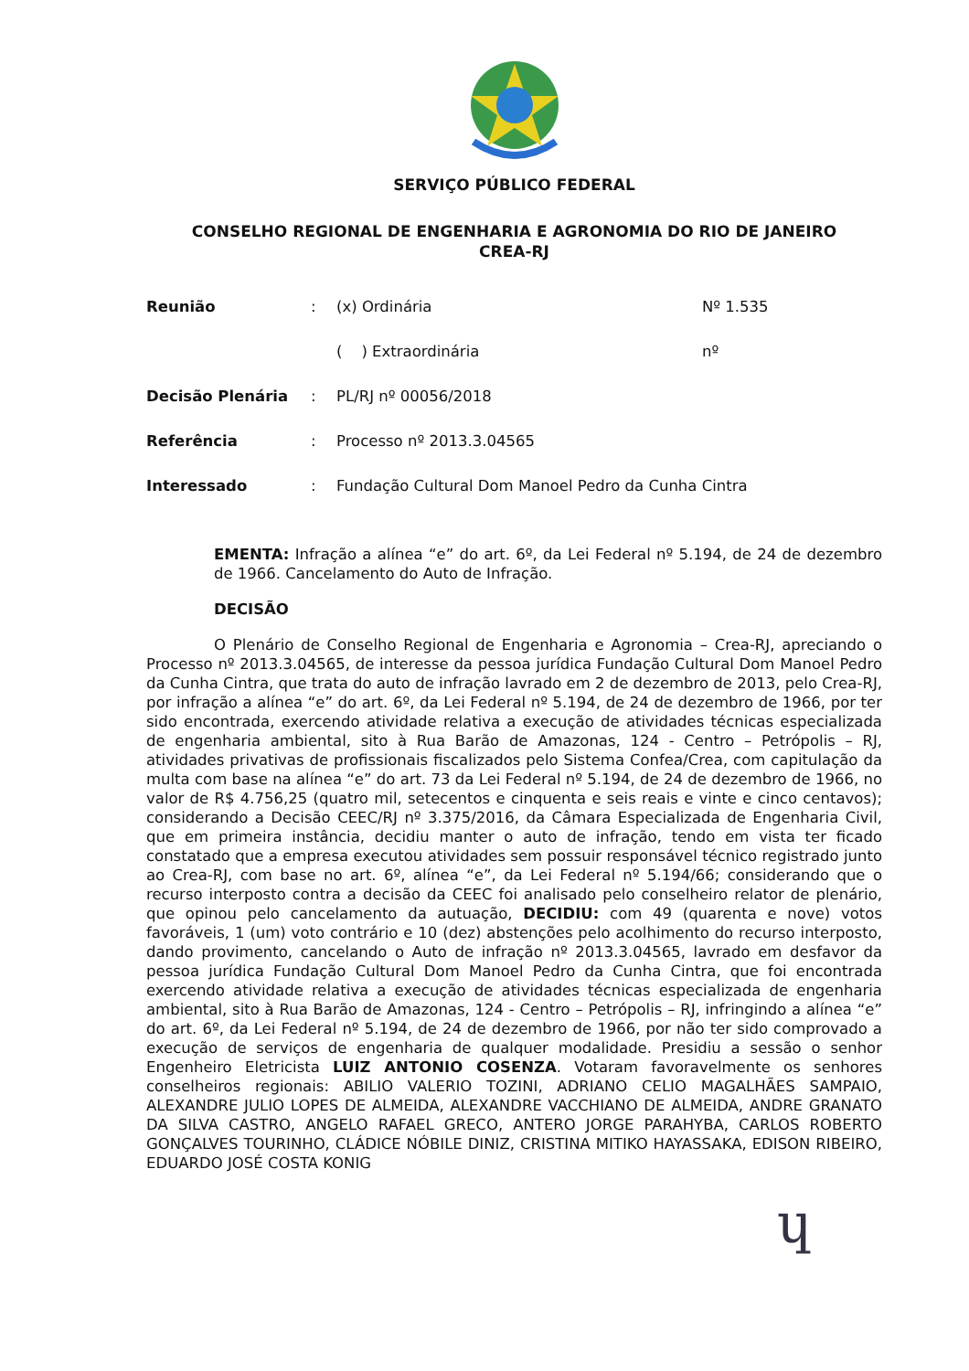SERVIÇO PÚBLICO FEDERAL
CONSELHO REGIONAL DE ENGENHARIA E AGRONOMIA DO RIO DE JANEIRO
CREA-RJ
Reunião : (x) Ordinária Nº 1.535
( ) Extraordinária nº
Decisão Plenária : PL/RJ nº 00056/2018
Referência : Processo nº 2013.3.04565
Interessado : Fundação Cultural Dom Manoel Pedro da Cunha Cintra
EMENTA: Infração a alínea “e” do art. 6º, da Lei Federal nº 5.194, de 24 de dezembro de 1966. Cancelamento do Auto de Infração.
DECISÃO
O Plenário de Conselho Regional de Engenharia e Agronomia – Crea-RJ, apreciando o Processo nº 2013.3.04565, de interesse da pessoa jurídica Fundação Cultural Dom Manoel Pedro da Cunha Cintra, que trata do auto de infração lavrado em 2 de dezembro de 2013, pelo Crea-RJ, por infração a alínea “e” do art. 6º, da Lei Federal nº 5.194, de 24 de dezembro de 1966, por ter sido encontrada, exercendo atividade relativa a execução de atividades técnicas especializada de engenharia ambiental, sito à Rua Barão de Amazonas, 124 - Centro – Petrópolis – RJ, atividades privativas de profissionais fiscalizados pelo Sistema Confea/Crea, com capitulação da multa com base na alínea “e” do art. 73 da Lei Federal nº 5.194, de 24 de dezembro de 1966, no valor de R$ 4.756,25 (quatro mil, setecentos e cinquenta e seis reais e vinte e cinco centavos); considerando a Decisão CEEC/RJ nº 3.375/2016, da Câmara Especializada de Engenharia Civil, que em primeira instância, decidiu manter o auto de infração, tendo em vista ter ficado constatado que a empresa executou atividades sem possuir responsável técnico registrado junto ao Crea-RJ, com base no art. 6º, alínea “e”, da Lei Federal nº 5.194/66; considerando que o recurso interposto contra a decisão da CEEC foi analisado pelo conselheiro relator de plenário, que opinou pelo cancelamento da autuação, DECIDIU: com 49 (quarenta e nove) votos favoráveis, 1 (um) voto contrário e 10 (dez) abstenções pelo acolhimento do recurso interposto, dando provimento, cancelando o Auto de infração nº 2013.3.04565, lavrado em desfavor da pessoa jurídica Fundação Cultural Dom Manoel Pedro da Cunha Cintra, que foi encontrada exercendo atividade relativa a execução de atividades técnicas especializada de engenharia ambiental, sito à Rua Barão de Amazonas, 124 - Centro – Petrópolis – RJ, infringindo a alínea “e” do art. 6º, da Lei Federal nº 5.194, de 24 de dezembro de 1966, por não ter sido comprovado a execução de serviços de engenharia de qualquer modalidade. Presidiu a sessão o senhor Engenheiro Eletricista LUIZ ANTONIO COSENZA. Votaram favoravelmente os senhores conselheiros regionais: ABILIO VALERIO TOZINI, ADRIANO CELIO MAGALHÃES SAMPAIO, ALEXANDRE JULIO LOPES DE ALMEIDA, ALEXANDRE VACCHIANO DE ALMEIDA, ANDRE GRANATO DA SILVA CASTRO, ANGELO RAFAEL GRECO, ANTERO JORGE PARAHYBA, CARLOS ROBERTO GONÇALVES TOURINHO, CLÁDICE NÓBILE DINIZ, CRISTINA MITIKO HAYASSAKA, EDISON RIBEIRO, EDUARDO JOSÉ COSTA KONIG
ɥ